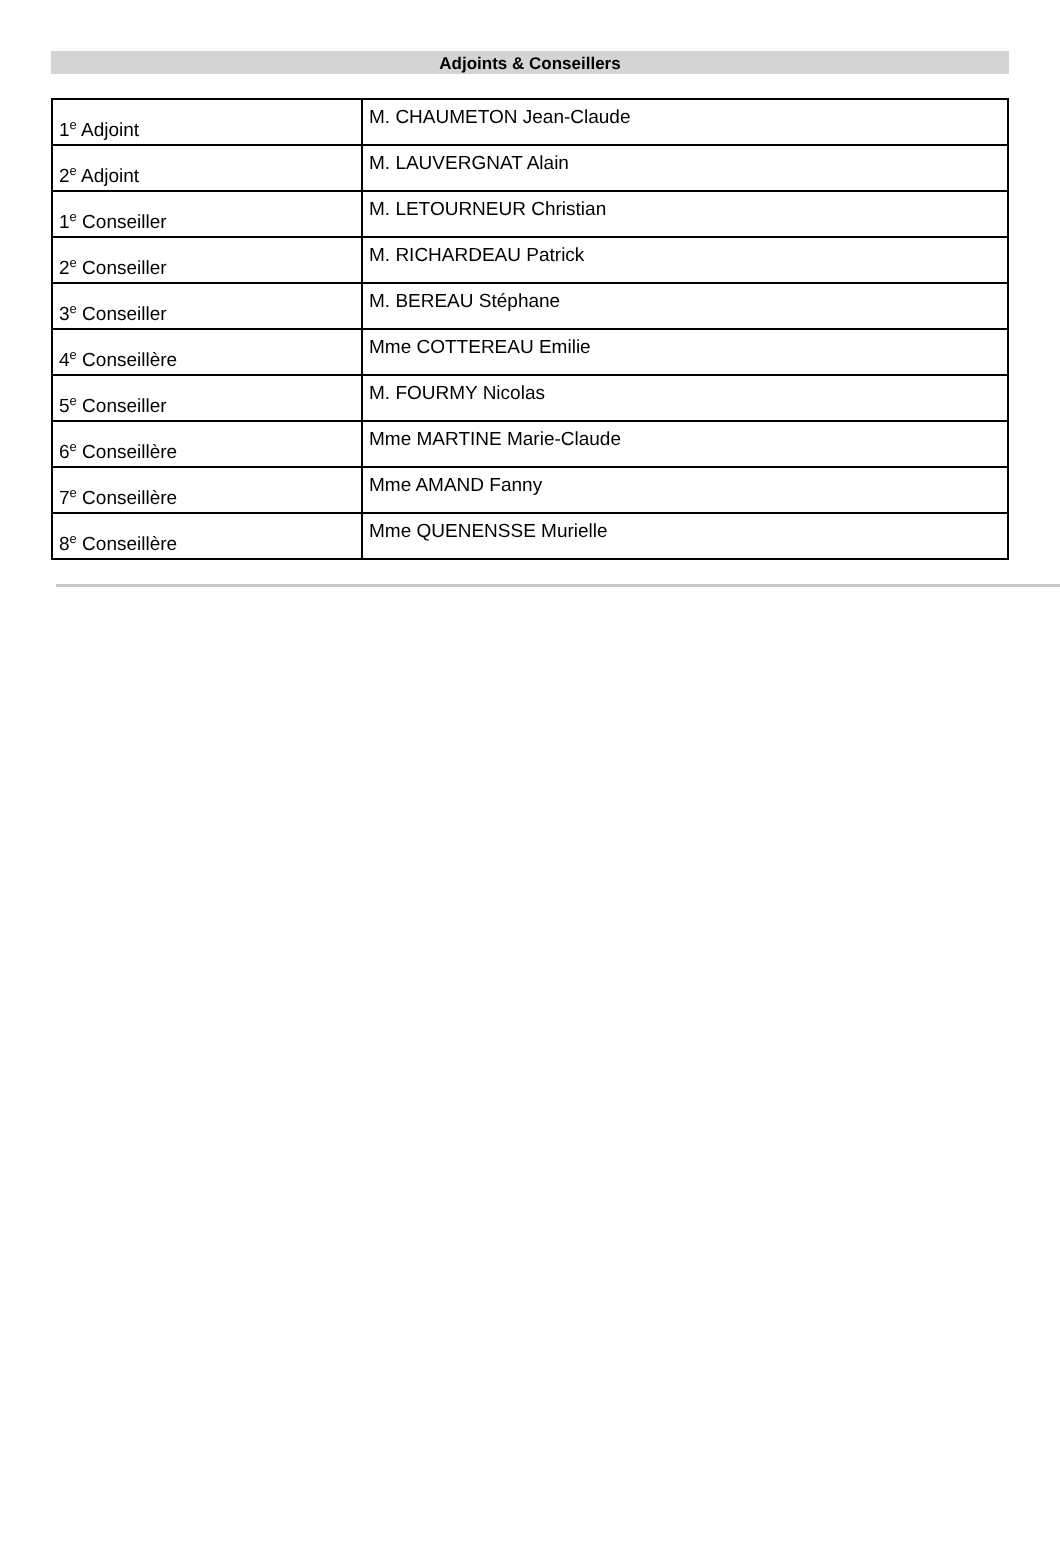Adjoints & Conseillers
| 1<sup>e</sup> Adjoint | M. CHAUMETON Jean-Claude |
| 2<sup>e</sup> Adjoint | M. LAUVERGNAT Alain |
| 1<sup>e</sup> Conseiller | M. LETOURNEUR Christian |
| 2<sup>e</sup> Conseiller | M. RICHARDEAU Patrick |
| 3<sup>e</sup> Conseiller | M. BEREAU Stéphane |
| 4<sup>e</sup> Conseillère | Mme COTTEREAU Emilie |
| 5<sup>e</sup> Conseiller | M. FOURMY Nicolas |
| 6<sup>e</sup> Conseillère | Mme MARTINE Marie-Claude |
| 7<sup>e</sup> Conseillère | Mme AMAND Fanny |
| 8<sup>e</sup> Conseillère | Mme QUENENSSE Murielle |